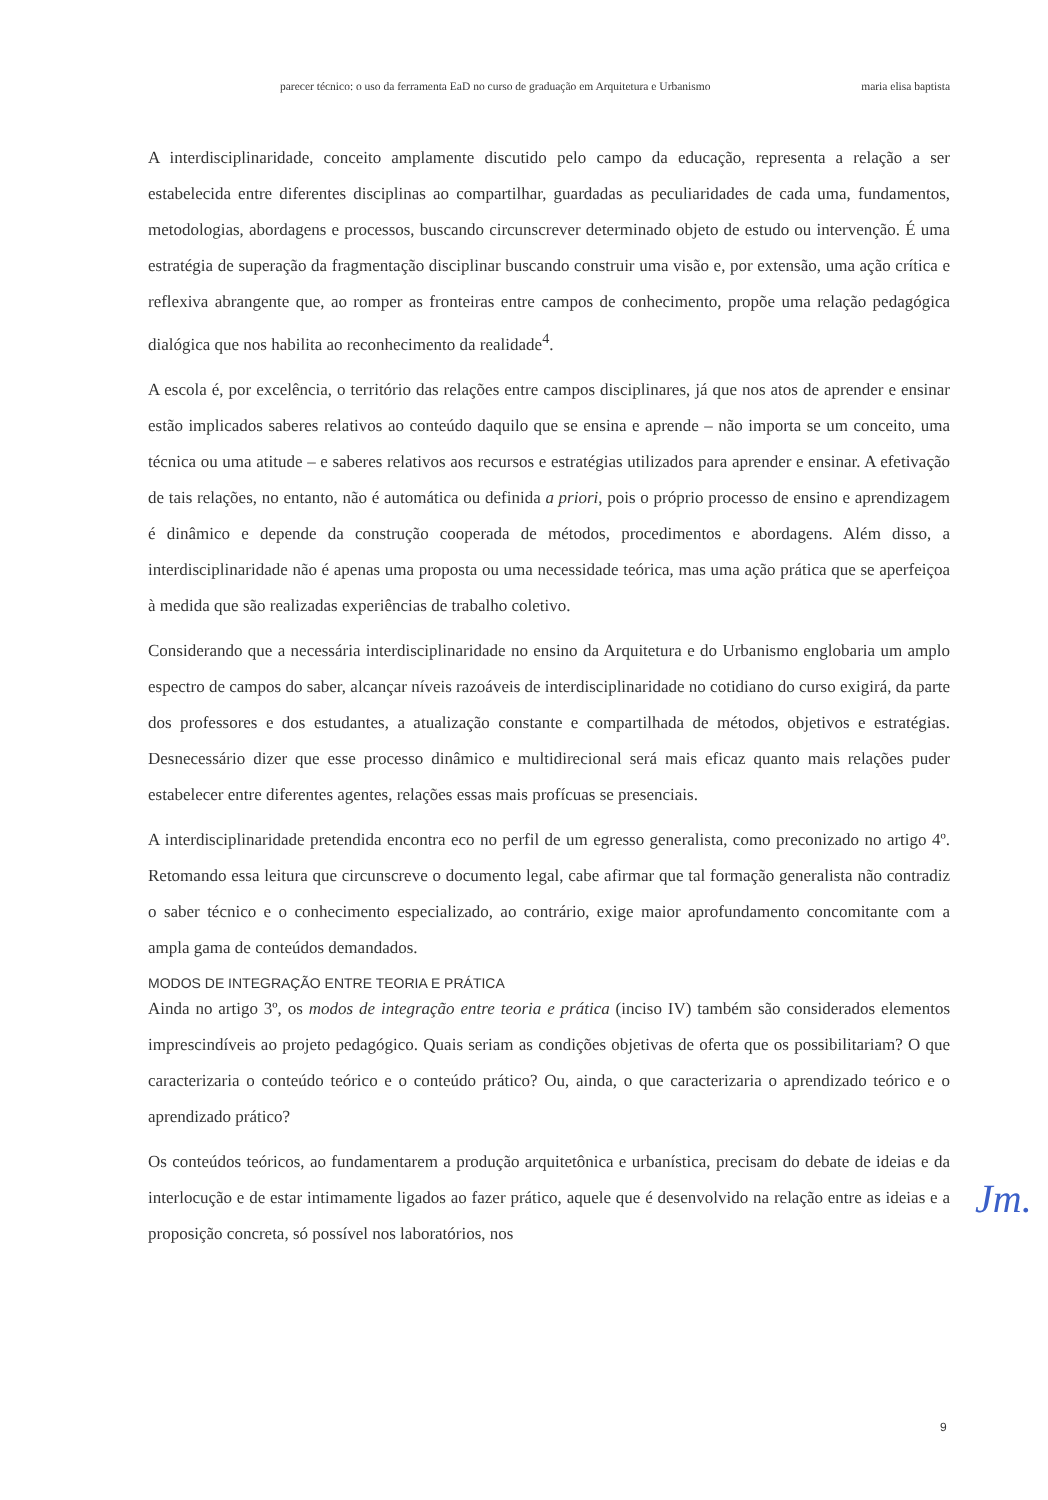parecer técnico: o uso da ferramenta EaD no curso de graduação em Arquitetura e Urbanismo maria elisa baptista
A interdisciplinaridade, conceito amplamente discutido pelo campo da educação, representa a relação a ser estabelecida entre diferentes disciplinas ao compartilhar, guardadas as peculiaridades de cada uma, fundamentos, metodologias, abordagens e processos, buscando circunscrever determinado objeto de estudo ou intervenção. É uma estratégia de superação da fragmentação disciplinar buscando construir uma visão e, por extensão, uma ação crítica e reflexiva abrangente que, ao romper as fronteiras entre campos de conhecimento, propõe uma relação pedagógica dialógica que nos habilita ao reconhecimento da realidade<sup>4</sup>.
A escola é, por excelência, o território das relações entre campos disciplinares, já que nos atos de aprender e ensinar estão implicados saberes relativos ao conteúdo daquilo que se ensina e aprende – não importa se um conceito, uma técnica ou uma atitude – e saberes relativos aos recursos e estratégias utilizados para aprender e ensinar. A efetivação de tais relações, no entanto, não é automática ou definida a priori, pois o próprio processo de ensino e aprendizagem é dinâmico e depende da construção cooperada de métodos, procedimentos e abordagens. Além disso, a interdisciplinaridade não é apenas uma proposta ou uma necessidade teórica, mas uma ação prática que se aperfeiçoa à medida que são realizadas experiências de trabalho coletivo.
Considerando que a necessária interdisciplinaridade no ensino da Arquitetura e do Urbanismo englobaria um amplo espectro de campos do saber, alcançar níveis razoáveis de interdisciplinaridade no cotidiano do curso exigirá, da parte dos professores e dos estudantes, a atualização constante e compartilhada de métodos, objetivos e estratégias. Desnecessário dizer que esse processo dinâmico e multidirecional será mais eficaz quanto mais relações puder estabelecer entre diferentes agentes, relações essas mais profícuas se presenciais.
A interdisciplinaridade pretendida encontra eco no perfil de um egresso generalista, como preconizado no artigo 4º. Retomando essa leitura que circunscreve o documento legal, cabe afirmar que tal formação generalista não contradiz o saber técnico e o conhecimento especializado, ao contrário, exige maior aprofundamento concomitante com a ampla gama de conteúdos demandados.
MODOS DE INTEGRAÇÃO ENTRE TEORIA E PRÁTICA
Ainda no artigo 3º, os modos de integração entre teoria e prática (inciso IV) também são considerados elementos imprescindíveis ao projeto pedagógico. Quais seriam as condições objetivas de oferta que os possibilitariam? O que caracterizaria o conteúdo teórico e o conteúdo prático? Ou, ainda, o que caracterizaria o aprendizado teórico e o aprendizado prático?
Os conteúdos teóricos, ao fundamentarem a produção arquitetônica e urbanística, precisam do debate de ideias e da interlocução e de estar intimamente ligados ao fazer prático, aquele que é desenvolvido na relação entre as ideias e a proposição concreta, só possível nos laboratórios, nos
Jm.
9